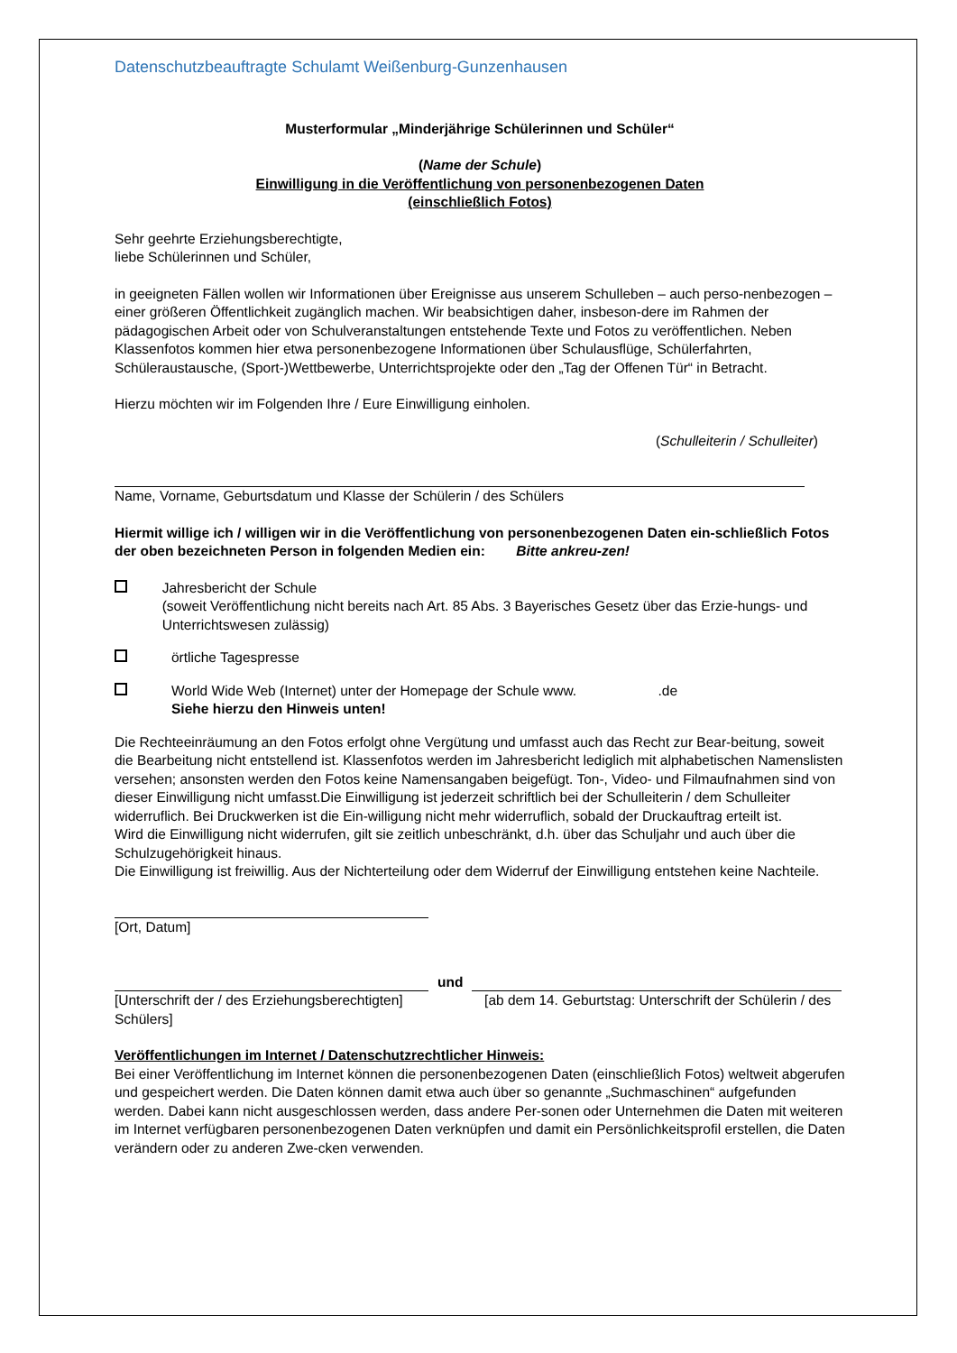Datenschutzbeauftragte Schulamt Weißenburg-Gunzenhausen
Musterformular „Minderjährige Schülerinnen und Schüler“
(Name der Schule)
Einwilligung in die Veröffentlichung von personenbezogenen Daten
(einschließlich Fotos)
Sehr geehrte Erziehungsberechtigte,
liebe Schülerinnen und Schüler,
in geeigneten Fällen wollen wir Informationen über Ereignisse aus unserem Schulleben – auch perso-nenbezogen – einer größeren Öffentlichkeit zugänglich machen. Wir beabsichtigen daher, insbeson-dere im Rahmen der pädagogischen Arbeit oder von Schulveranstaltungen entstehende Texte und Fotos zu veröffentlichen. Neben Klassenfotos kommen hier etwa personenbezogene Informationen über Schulausflüge, Schülerfahrten, Schüleraustausche, (Sport-)Wettbewerbe, Unterrichtsprojekte oder den „Tag der Offenen Tür“ in Betracht.
Hierzu möchten wir im Folgenden Ihre / Eure Einwilligung einholen.
(Schulleiterin / Schulleiter)
Name, Vorname, Geburtsdatum und Klasse der Schülerin / des Schülers
Hiermit willige ich / willigen wir in die Veröffentlichung von personenbezogenen Daten ein-schließlich Fotos der oben bezeichneten Person in folgenden Medien ein: Bitte ankreu-zen!
Jahresbericht der Schule
(soweit Veröffentlichung nicht bereits nach Art. 85 Abs. 3 Bayerisches Gesetz über das Erzie-hungs- und Unterrichtswesen zulässig)
örtliche Tagespresse
World Wide Web (Internet) unter der Homepage der Schule www. .de
Siehe hierzu den Hinweis unten!
Die Rechteeinräumung an den Fotos erfolgt ohne Vergütung und umfasst auch das Recht zur Bear-beitung, soweit die Bearbeitung nicht entstellend ist. Klassenfotos werden im Jahresbericht lediglich mit alphabetischen Namenslisten versehen; ansonsten werden den Fotos keine Namensangaben beigefügt. Ton-, Video- und Filmaufnahmen sind von dieser Einwilligung nicht umfasst.Die Einwilligung ist jederzeit schriftlich bei der Schulleiterin / dem Schulleiter widerruflich. Bei Druckwerken ist die Ein-willigung nicht mehr widerruflich, sobald der Druckauftrag erteilt ist.
Wird die Einwilligung nicht widerrufen, gilt sie zeitlich unbeschränkt, d.h. über das Schuljahr und auch über die Schulzugehörigkeit hinaus.
Die Einwilligung ist freiwillig. Aus der Nichterteilung oder dem Widerruf der Einwilligung entstehen keine Nachteile.
[Ort, Datum]
und
[Unterschrift der / des Erziehungsberechtigten] [ab dem 14. Geburtstag: Unterschrift der Schülerin / des Schülers]
Veröffentlichungen im Internet / Datenschutzrechtlicher Hinweis:
Bei einer Veröffentlichung im Internet können die personenbezogenen Daten (einschließlich Fotos) weltweit abgerufen und gespeichert werden. Die Daten können damit etwa auch über so genannte „Suchmaschinen“ aufgefunden werden. Dabei kann nicht ausgeschlossen werden, dass andere Per-sonen oder Unternehmen die Daten mit weiteren im Internet verfügbaren personenbezogenen Daten verknüpfen und damit ein Persönlichkeitsprofil erstellen, die Daten verändern oder zu anderen Zwe-cken verwenden.